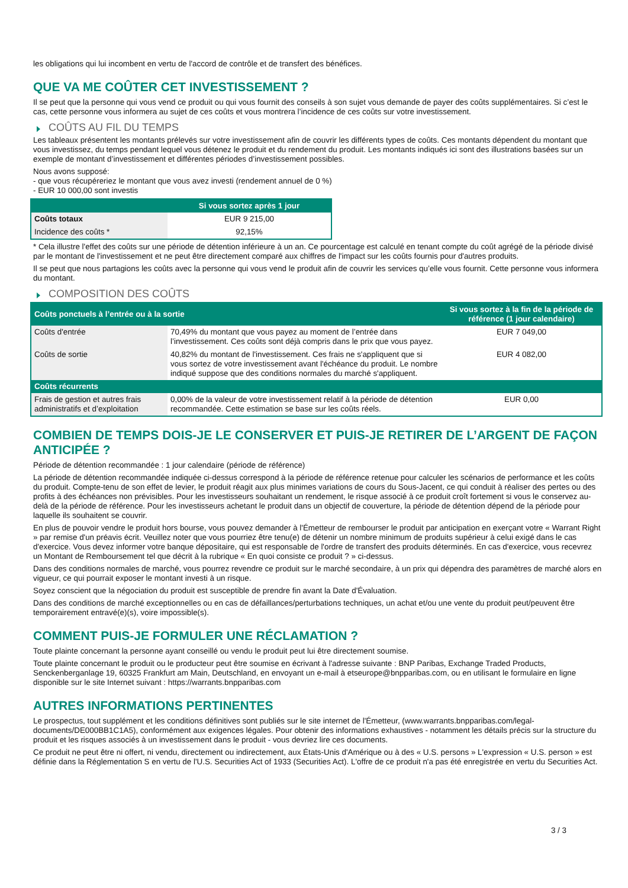les obligations qui lui incombent en vertu de l'accord de contrôle et de transfert des bénéfices.
QUE VA ME COÛTER CET INVESTISSEMENT ?
Il se peut que la personne qui vous vend ce produit ou qui vous fournit des conseils à son sujet vous demande de payer des coûts supplémentaires. Si c’est le cas, cette personne vous informera au sujet de ces coûts et vous montrera l’incidence de ces coûts sur votre investissement.
COÛTS AU FIL DU TEMPS
Les tableaux présentent les montants prélevés sur votre investissement afin de couvrir les différents types de coûts. Ces montants dépendent du montant que vous investissez, du temps pendant lequel vous détenez le produit et du rendement du produit. Les montants indiqués ici sont des illustrations basées sur un exemple de montant d’investissement et différentes périodes d’investissement possibles.
Nous avons supposé:
- que vous récupéreriez le montant que vous avez investi (rendement annuel de 0 %)
- EUR 10 000,00 sont investis
| | Si vous sortez après 1 jour |
| --- | --- |
| Coûts totaux | EUR 9 215,00 |
| Incidence des coûts * | 92,15% |
* Cela illustre l'effet des coûts sur une période de détention inférieure à un an. Ce pourcentage est calculé en tenant compte du coût agrégé de la période divisé par le montant de l'investissement et ne peut être directement comparé aux chiffres de l'impact sur les coûts fournis pour d'autres produits.
Il se peut que nous partagions les coûts avec la personne qui vous vend le produit afin de couvrir les services qu’elle vous fournit. Cette personne vous informera du montant.
COMPOSITION DES COÛTS
| Coûts ponctuels à l’entrée ou à la sortie | | Si vous sortez à la fin de la période de référence (1 jour calendaire) |
| --- | --- | --- |
| Coûts d'entrée | 70,49% du montant que vous payez au moment de l’entrée dans l’investissement. Ces coûts sont déjà compris dans le prix que vous payez. | EUR 7 049,00 |
| Coûts de sortie | 40,82% du montant de l'investissement. Ces frais ne s'appliquent que si vous sortez de votre investissement avant l'échéance du produit. Le nombre indiqué suppose que des conditions normales du marché s'appliquent. | EUR 4 082,00 |
| Coûts récurrents | | |
| Frais de gestion et autres frais administratifs et d’exploitation | 0,00% de la valeur de votre investissement relatif à la période de détention recommandée. Cette estimation se base sur les coûts réels. | EUR 0,00 |
COMBIEN DE TEMPS DOIS-JE LE CONSERVER ET PUIS-JE RETIRER DE L’ARGENT DE FAÇON ANTICIPÉE ?
Période de détention recommandée : 1 jour calendaire (période de référence)
La période de détention recommandée indiquée ci-dessus correspond à la période de référence retenue pour calculer les scénarios de performance et les coûts du produit. Compte-tenu de son effet de levier, le produit réagit aux plus minimes variations de cours du Sous-Jacent, ce qui conduit à réaliser des pertes ou des profits à des échéances non prévisibles. Pour les investisseurs souhaitant un rendement, le risque associé à ce produit croît fortement si vous le conservez au-delà de la période de référence. Pour les investisseurs achetant le produit dans un objectif de couverture, la période de détention dépend de la période pour laquelle ils souhaitent se couvrir.
En plus de pouvoir vendre le produit hors bourse, vous pouvez demander à l'Émetteur de rembourser le produit par anticipation en exerçant votre « Warrant Right » par remise d'un préavis écrit. Veuillez noter que vous pourriez être tenu(e) de détenir un nombre minimum de produits supérieur à celui exigé dans le cas d'exercice. Vous devez informer votre banque dépositaire, qui est responsable de l'ordre de transfert des produits déterminés. En cas d'exercice, vous recevrez un Montant de Remboursement tel que décrit à la rubrique « En quoi consiste ce produit ? » ci-dessus.
Dans des conditions normales de marché, vous pourrez revendre ce produit sur le marché secondaire, à un prix qui dépendra des paramètres de marché alors en vigueur, ce qui pourrait exposer le montant investi à un risque.
Soyez conscient que la négociation du produit est susceptible de prendre fin avant la Date d'Évaluation.
Dans des conditions de marché exceptionnelles ou en cas de défaillances/perturbations techniques, un achat et/ou une vente du produit peut/peuvent être temporairement entravé(e)(s), voire impossible(s).
COMMENT PUIS-JE FORMULER UNE RÉCLAMATION ?
Toute plainte concernant la personne ayant conseillé ou vendu le produit peut lui être directement soumise.
Toute plainte concernant le produit ou le producteur peut être soumise en écrivant à l'adresse suivante : BNP Paribas, Exchange Traded Products, Senckenberganlage 19, 60325 Frankfurt am Main, Deutschland, en envoyant un e-mail à etseurope@bnpparibas.com, ou en utilisant le formulaire en ligne disponible sur le site Internet suivant : https://warrants.bnpparibas.com
AUTRES INFORMATIONS PERTINENTES
Le prospectus, tout supplément et les conditions définitives sont publiés sur le site internet de l'Émetteur, (www.warrants.bnpparibas.com/legal-documents/DE000BB1C1A5), conformément aux exigences légales. Pour obtenir des informations exhaustives - notamment les détails précis sur la structure du produit et les risques associés à un investissement dans le produit - vous devriez lire ces documents.
Ce produit ne peut être ni offert, ni vendu, directement ou indirectement, aux États-Unis d'Amérique ou à des « U.S. persons » L'expression « U.S. person » est définie dans la Réglementation S en vertu de l'U.S. Securities Act of 1933 (Securities Act). L'offre de ce produit n'a pas été enregistrée en vertu du Securities Act.
3 / 3